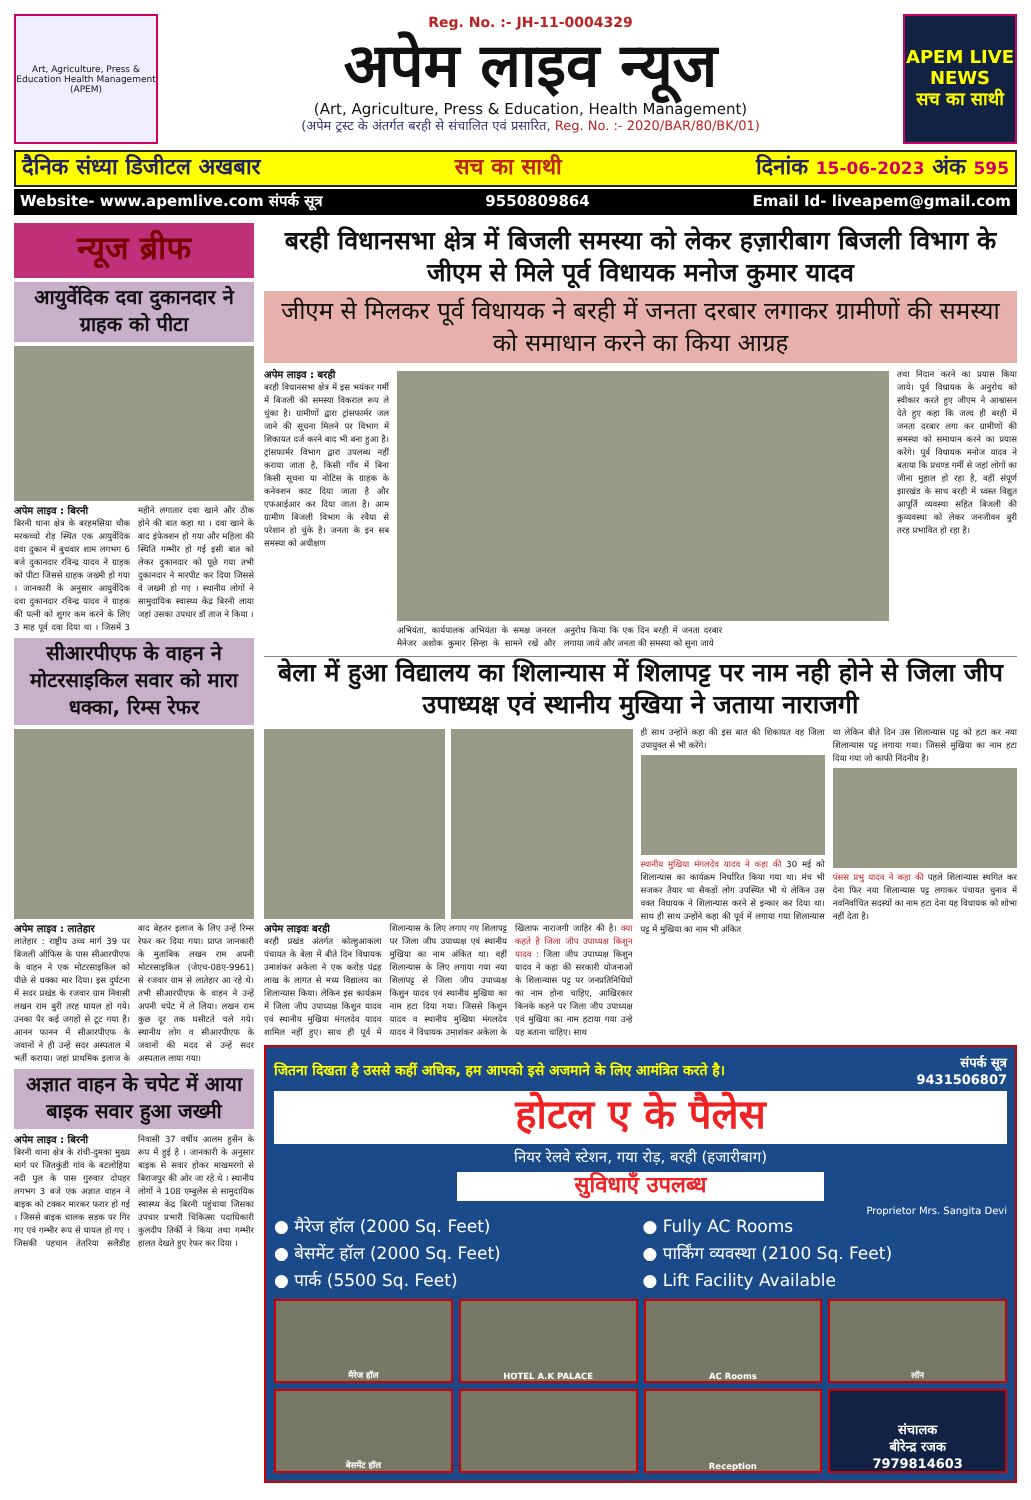Art, Agriculture, Press & Education Health Management (APEM)
Reg. No. :- JH-11-0004329
अपेम लाइव न्यूज
(Art, Agriculture, Press & Education, Health Management)
(अपेम ट्रस्ट के अंतर्गत बरही से संचालित एवं प्रसारित, Reg. No. :- 2020/BAR/80/BK/01)
APEM LIVE NEWS
सच का साथी
दैनिक संध्या डिजीटल अखबार सच का साथी दिनांक 15-06-2023 अंक 595
Website- www.apemlive.com संपर्क सूत्र 9550809864 Email Id- liveapem@gmail.com
न्यूज ब्रीफ
आयुर्वेदिक दवा दुकानदार ने ग्राहक को पीटा
अपेम लाइव : बिरनी
बिरनी थाना क्षेत्र के बरहमसिया चौक मरकच्चो रोड़ स्थित एक आयुर्वेदिक दवा दुकान में बुधवार शाम लगभग 6 बजे दुकानदार रविन्द्र यादव ने ग्राहक को पीटा जिससे ग्राहक जख्मी हो गया । जानकारी के अनुसार आयुर्वेदिक दवा दुकानदार रविन्द्र यादव ने ग्राहक की पत्नी को शुगर कम करने के लिए 3 माह पूर्व दवा दिया था । जिसमें 3 महीने लगातार दवा खाने और ठीक होने की बात कहा था । दवा खाने के बाद इंफेक्शन हो गया और महिला की स्थिति गम्भीर हो गई इसी बात को लेकर दुकानदार को पूछे गया तभी दुकानदार ने मारपीट कर दिया जिससे वे जख्मी हो गए । स्थानीय लोगों ने सामुदायिक स्वास्थ्य केंद्र बिरनी लाया जहां उसका उपचार डॉ ताज ने किया ।
सीआरपीएफ के वाहन ने मोटरसाइकिल सवार को मारा धक्का, रिम्स रेफर
अपेम लाइव : लातेहार
लातेहार : राष्ट्रीय उच्च मार्ग 39 पर बिजली ऑफिस के पास सीआरपीएफ के वाहन ने एक मोटरसाइकिल को पीछे से धक्का मार दिया। इस दुर्घटना में सदर प्रखंड के रजवार ग्राम निवासी लखन राम बुरी तरह घायल हो गये। उनका पैर कई जगहों से टूट गया है। आनन फानन में सीआरपीएफ के जवानों ने ही उन्हें सदर अस्पताल में भर्ती कराया। जहां प्राथमिक इलाज के बाद बेहतर इलाज के लिए उन्हें रिम्स रेफर कर दिया गया। प्राप्त जानकारी के मुताबिक लखन राम अपनी मोटरसाइकिल (जेएच-08ए-9961) से रजवार ग्राम से लातेहार आ रहे थे। तभी सीआरपीएफ के वाहन ने उन्हें अपनी चपेट में ले लिया। लखन राम कुछ दूर तक घसीटते चले गये। स्थानीय लोग व सीआरपीएफ के जवानों की मदद से उन्हें सदर अस्पताल लाया गया।
अज्ञात वाहन के चपेट में आया बाइक सवार हुआ जख्मी
अपेम लाइव : बिरनी
बिरनी थाना क्षेत्र के रांची-दुमका मुख्य मार्ग पर जितकुंडी गांव के बटलोहिया नदी पुल के पास गुरुवार दोपहर लगभग 3 बजे एक अज्ञात वाहन ने बाइक को टक्कर मारकर फरार हो गई । जिससे बाइक चालक सड़क पर गिर गए एवं गम्भीर रूप से घायल हो गए । जिसकी पहचान तेतरिया सलैडीह निवासी 37 वर्षीय आलम हुसैन के रूप में हुई है । जानकारी के अनुसार बाइक से सवार होकर माखमरगो से बिराजपुर की ओर जा रहे थे । स्थानीय लोगों ने 108 एम्बुलेंस से सामुदायिक स्वास्थ्य केंद्र बिरनी पहुंचाया जिसका उपचार प्रभारी चिकित्सा पदाधिकारी कुलदीप तिर्की ने किया तथा गम्भीर हालत देखते हुए रेफर कर दिया ।
बरही विधानसभा क्षेत्र में बिजली समस्या को लेकर हज़ारीबाग बिजली विभाग के जीएम से मिले पूर्व विधायक मनोज कुमार यादव
जीएम से मिलकर पूर्व विधायक ने बरही में जनता दरबार लगाकर ग्रामीणों की समस्या को समाधान करने का किया आग्रह
अपेम लाइव : बरही
बरही विधानसभा क्षेत्र में इस भयंकर गर्मी में बिजली की समस्या विकराल रूप ले चुंका है। ग्रामीणों द्वारा ट्रांसफार्मर जल जाने की सूचना मिलने पर विभाग में शिकायत दर्ज करने बाद भी बना हुआ है। ट्रांसफार्मर विभाग द्वारा उपलब्ध नहीं कराया जाता है, किसी गाँव में बिना किसी सूचना या नोटिस के ग्राहक के कनेक्शन काट दिया जाता है और एफआईआर कर दिया जाता है। आम ग्रामीण बिजली विभाग के रवैया से परेशान हो चुंके है। जनता के इन सब समस्या को अधीक्षण
अभियंता, कार्यपालक अभियंता के समक्ष जनरल मैनेजर अशोक कुमार सिन्हा के सामने रखें और अनुरोध किया कि एक दिन बरही में जनता दरबार लगाया जाये और जनता की समस्या को सुना जाये
तथा निदान करने का प्रयास किया जाये। पूर्व विधायक के अनुरोध को स्वीकार करते हुए जीएम ने आश्वासन देते हुए कहा कि जल्द ही बरही में जनता दरबार लगा कर ग्रामीणों की समस्या को समाधान करने का प्रयास करेंगे। पूर्व विधायक मनोज यादव ने बताया कि प्रचण्ड गर्मी से जहां लोगों का जीना मुहाल हो रहा है, वहीं संपूर्ण झारखंड के साथ बरही में ध्वस्त विद्युत आपूर्ति व्यवस्था सहित बिजली की कुव्यवस्था को लेकर जनजीवन बुरी तरह प्रभावित हो रहा है।
बेला में हुआ विद्यालय का शिलान्यास में शिलापट्ट पर नाम नही होने से जिला जीप उपाध्यक्ष एवं स्थानीय मुखिया ने जताया नाराजगी
अपेम लाइवः बरही
बरही प्रखंड अंतर्गत कोल्हुआकला पंचायत के बेला में बीते दिन विधायक उमाशंकर अकेला ने एक करोड़ पंद्रह लाख के लागत से मध्य विद्यालय का शिलान्यास किया। लेकिन इस कार्यक्रम में जिला जीप उपाध्यक्ष किशुन यादव एवं स्थानीय मुखिया मंगलदेव यादव शामिल नहीं हुए। साथ ही पूर्व में शिलान्यास के लिए लगाए गए शिलापट्ट पर जिला जीप उपाध्यक्ष एवं स्थानीय मुखिया का नाम अंकित था। वहीं शिलान्यास के लिए लगाया गया नया शिलापट्ट से जिला जीप उपाध्यक्ष किशुन यादव एवं स्थानीय मुखिया का नाम हटा दिया गया। जिससे किशुन यादव व स्थानीय मुखिया मंगलदेव यादव ने विधायक उमाशंकर अकेला के खिलाफ नाराजगी जाहिर की है। क्या कहते है जिला जीप उपाध्यक्ष किशुन यादव : जिला जीप उपाध्यक्ष किशुन यादव ने कहा की सरकारी योजनाओं के शिलान्यास पट्ट पर जनप्रतिनिधियों का नाम होना चाहिए, आखिरकार किनके कहने पर जिला जीप उपाध्यक्ष एवं मुखिया का नाम हटाया गया उन्हे यह बताना चाहिए। साथ
ही साथ उन्होंने कहा की इस बात की शिकायत वह जिला उपायुक्त से भी करेंगे।
स्थानीय मुखिया मंगलदेव यादव ने कहा की 30 मई को शिलान्यास का कार्यक्रम निर्धारित किया गया था। मंच भी सजकर तैयार था सैकड़ों लोग उपस्थित भी थे लेकिन उस वक्त विधायक ने शिलान्यास करने से इन्कार कर दिया था। साथ ही साथ उन्होंने कहा की पूर्व में लगाया गया शिलान्यास पट्ट में मुखिया का नाम भी अंकित
था लेकिन बीते दिन उस शिलान्यास पट्ट को हटा कर नया शिलान्यास पट्ट लगाया गया। जिससे मुखिया का नाम हटा दिया गया जो काफी निंदनीय है।
पंसस प्रभु यादव ने कहा की पहले शिलान्यास स्थगित कर देना फिर नया शिलान्यास पट्ट लगाकर पंचायत चुनाव में नवनिर्वाचित सदस्यों का नाम हटा देना यह विधायक को शोभा नहीं देता है।
जितना दिखता है उससे कहीं अधिक, हम आपको इसे अजमाने के लिए आमंत्रित करते है। संपर्क सूत्र
9431506807
होटल ए के पैलेस
नियर रेलवे स्टेशन, गया रोड़, बरही (हजारीबाग)
सुविधाएँ उपलब्ध
Proprietor Mrs. Sangita Devi
● मैरेज हॉल (2000 Sq. Feet) ● Fully AC Rooms ● बेसमेंट हॉल (2000 Sq. Feet) ● पार्किंग व्यवस्था (2100 Sq. Feet) ● पार्क (5500 Sq. Feet) ● Lift Facility Available
मैरेज हॉल
HOTEL A.K PALACE
AC Rooms
लॉन
बेसमेंट हॉल
Reception
संचालक
बीरेन्द्र रजक
7979814603